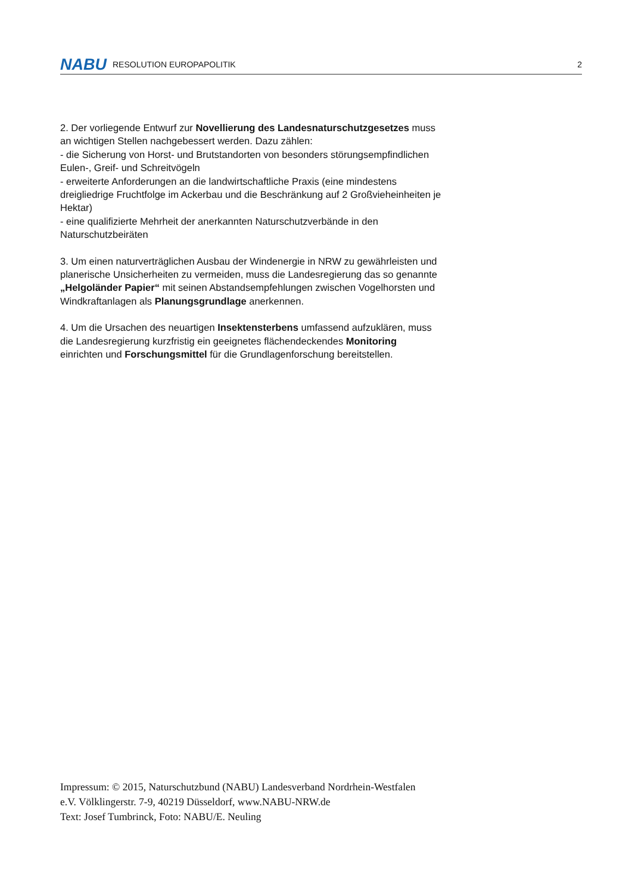NABU RESOLUTION EUROPAPOLITIK 2
2. Der vorliegende Entwurf zur Novellierung des Landesnaturschutzgesetzes muss an wichtigen Stellen nachgebessert werden. Dazu zählen:
- die Sicherung von Horst- und Brutstandorten von besonders störungsempfindlichen Eulen-, Greif- und Schreitvögeln
- erweiterte Anforderungen an die landwirtschaftliche Praxis (eine mindestens dreigliedrige Fruchtfolge im Ackerbau und die Beschränkung auf 2 Großvieheinheiten je Hektar)
- eine qualifizierte Mehrheit der anerkannten Naturschutzverbände in den Naturschutzbeiräten
3. Um einen naturverträglichen Ausbau der Windenergie in NRW zu gewährleisten und planerische Unsicherheiten zu vermeiden, muss die Landesregierung das so genannte „Helgoländer Papier“ mit seinen Abstandsempfehlungen zwischen Vogelhorsten und Windkraftanlagen als Planungsgrundlage anerkennen.
4. Um die Ursachen des neuartigen Insektensterbens umfassend aufzuklären, muss die Landesregierung kurzfristig ein geeignetes flächendeckendes Monitoring einrichten und Forschungsmittel für die Grundlagenforschung bereitstellen.
Impressum: © 2015, Naturschutzbund (NABU) Landesverband Nordrhein-Westfalen e.V. Völklingerstr. 7-9, 40219 Düsseldorf, www.NABU-NRW.de
Text: Josef Tumbrinck, Foto: NABU/E. Neuling